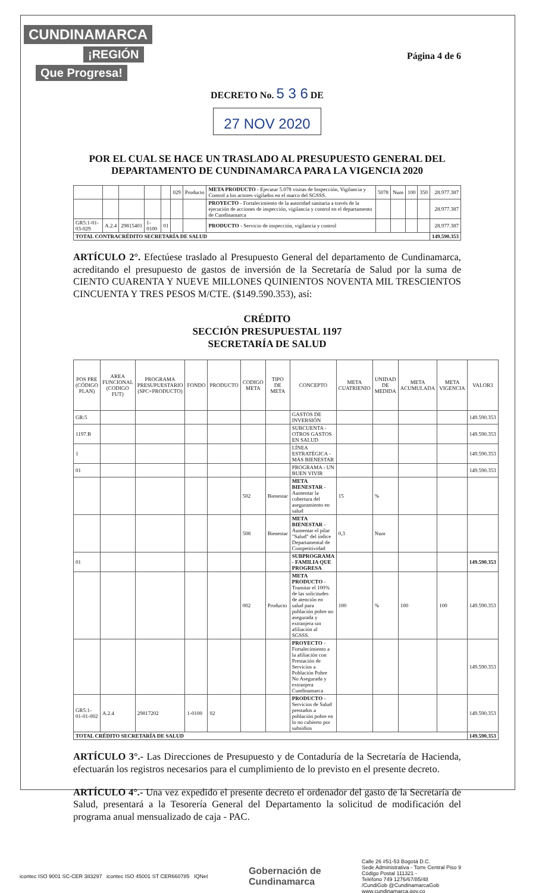CUNDINAMARCA
¡REGIÓN
Que Progresa!
Página 4 de 6
DECRETO No. 5 3 6 DE
27 NOV 2020
POR EL CUAL SE HACE UN TRASLADO AL PRESUPUESTO GENERAL DEL DEPARTAMENTO DE CUNDINAMARCA PARA LA VIGENCIA 2020
| | | | | | 029 | Producto | META PRODUCTO - Ejecutar 5.078 visitas de Inspección, Vigilancia y Control a los actores vigilados en el marco del SGSSS. | 5078 | Num | 100 | 350 | 28.977.387 |
| | | | | | | | PROYECTO - Fortalecimiento de la autoridad sanitaria a través de la ejecución de acciones de inspección, vigilancia y control en el departamento de Cundinamarca | | | | | 28.977.387 |
| GR5:1-01-03-029 | A.2.4 | 29815401 | 1-0100 | 01 | | | PRODUCTO - Servicio de inspección, vigilancia y control | | | | | 28.977.387 |
| TOTAL CONTRACRÉDITO SECRETARÍA DE SALUD | | | | | | | | | | | | 149.590.353 |
ARTÍCULO 2°. Efectúese traslado al Presupuesto General del departamento de Cundinamarca, acreditando el presupuesto de gastos de inversión de la Secretaría de Salud por la suma de CIENTO CUARENTA Y NUEVE MILLONES QUINIENTOS NOVENTA MIL TRESCIENTOS CINCUENTA Y TRES PESOS M/CTE. ($149.590.353), así:
CRÉDITO
SECCIÓN PRESUPUESTAL 1197
SECRETARÍA DE SALUD
| POS PRE (CÓDIGO PLAN) | AREA FUNCIONAL (CODIGO FUT) | PROGRAMA PRESUPUESTARIO (SPC+PRODUCTO) | FONDO | PRODUCTO | CODIGO META | TIPO DE META | CONCEPTO | META CUATRIENIO | UNIDAD DE MEDIDA | META ACUMULADA | META VIGENCIA | VALOR3 |
| --- | --- | --- | --- | --- | --- | --- | --- | --- | --- | --- | --- | --- |
| GR:5 | | | | | | | GASTOS DE INVERSIÓN | | | | | 149.590.353 |
| 1197.B | | | | | | | SUBCUENTA - OTROS GASTOS EN SALUD | | | | | 149.590.353 |
| 1 | | | | | | | LÍNEA ESTRATÉGICA - MÁS BIENESTAR | | | | | 149.590.353 |
| 01 | | | | | | | PROGRAMA - UN BUEN VIVIR | | | | | 149.590.353 |
| | | | | | 502 | Bienestar | META BIENESTAR - Aumentar la cobertura del aseguramiento en salud | 15 | % | | | |
| | | | | | 508 | Bienestar | META BIENESTAR - Aumentar el pilar "Salud" del índice Departamental de Competitividad | 0,3 | Num | | | |
| 01 | | | | | | | SUBPROGRAMA - FAMILIA QUE PROGRESA | | | | | 149.590.353 |
| | | | | | 002 | Producto | META PRODUCTO - Tramitar el 100% de las solicitudes de atención en salud para población pobre no asegurada y extranjera sin afiliación al SGSSS. | 100 | % | 100 | 100 | 149.590.353 |
| | | | | | | | PROYECTO - Fortalecimiento a la afiliación con Prestación de Servicios a Población Pobre No Asegurada y extranjera Cundinamarca | | | | | 149.590.353 |
| GR5:1-01-01-002 | A.2.4 | 29817202 | 1-0100 | 02 | | | PRODUCTO - Servicios de Salud prestados a población pobre en lo no cubierto por subsidios | | | | | 149.590.353 |
| TOTAL CRÉDITO SECRETARÍA DE SALUD | | | | | | | | | | | | 149.590.353 |
ARTÍCULO 3°.- Las Direcciones de Presupuesto y de Contaduría de la Secretaría de Hacienda, efectuarán los registros necesarios para el cumplimiento de lo previsto en el presente decreto.
ARTÍCULO 4°.- Una vez expedido el presente decreto el ordenador del gasto de la Secretaría de Salud, presentará a la Tesorería General del Departamento la solicitud de modificación del programa anual mensualizado de caja - PAC.
icontec ISO 9001 SC-CER 383297 icontec ISO 45001 ST CER660785 IQNet
Gobernación de
Cundinamarca
Calle 26 #51-53 Bogotá D.C.
Sede Administrativa - Torre Central Piso 9
Código Postal 111321 -
Teléfono 749 1276/67/85/48
/CundiGob @CundinamarcaGob
www.cundinamarca.gov.co